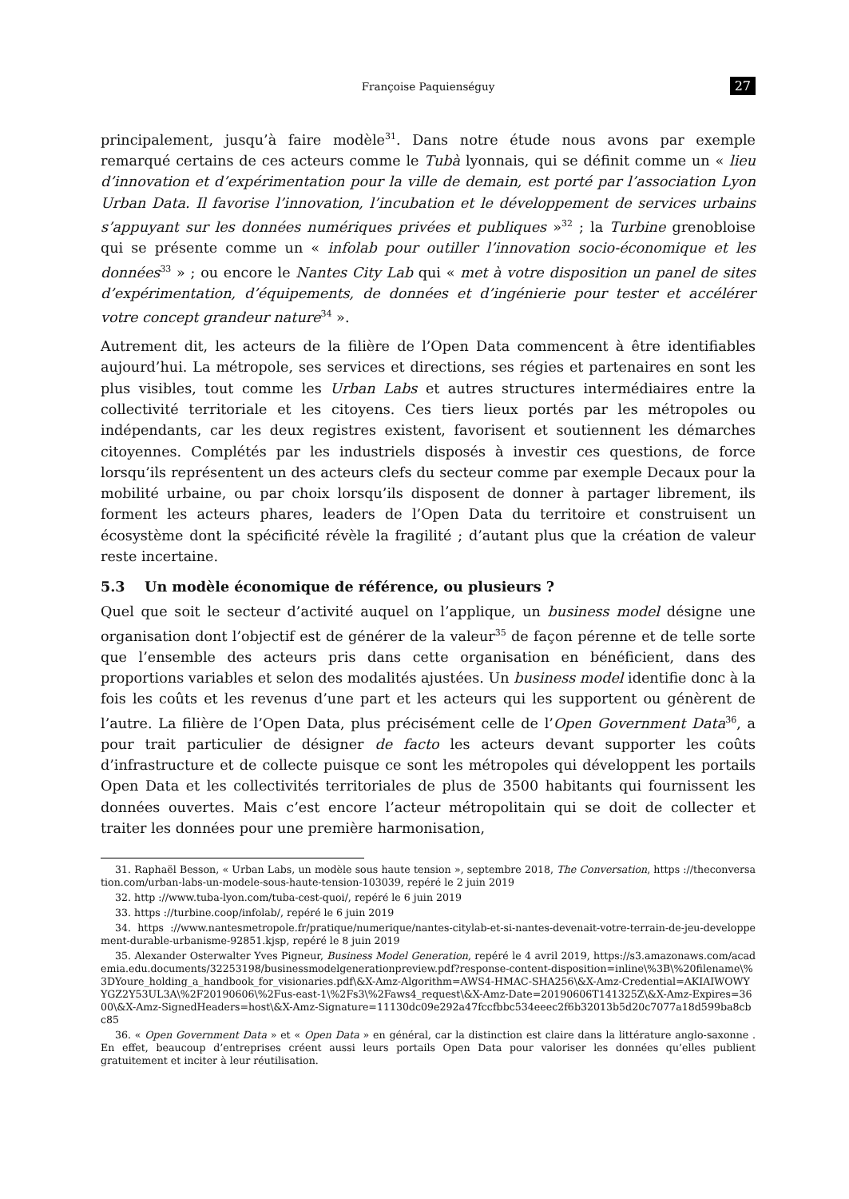Françoise Paquienséguy 27
principalement, jusqu’à faire modèle<sup>31</sup>. Dans notre étude nous avons par exemple remarqué certains de ces acteurs comme le Tubà lyonnais, qui se définit comme un « lieu d’innovation et d’expérimentation pour la ville de demain, est porté par l’association Lyon Urban Data. Il favorise l’innovation, l’incubation et le développement de services urbains s’appuyant sur les données numériques privées et publiques »<sup>32</sup> ; la Turbine grenobloise qui se présente comme un « infolab pour outiller l’innovation socio-économique et les données<sup>33</sup> » ; ou encore le Nantes City Lab qui « met à votre disposition un panel de sites d’expérimentation, d’équipements, de données et d’ingénierie pour tester et accélérer votre concept grandeur nature<sup>34</sup> ».
Autrement dit, les acteurs de la filière de l’Open Data commencent à être identifiables aujourd’hui. La métropole, ses services et directions, ses régies et partenaires en sont les plus visibles, tout comme les Urban Labs et autres structures intermédiaires entre la collectivité territoriale et les citoyens. Ces tiers lieux portés par les métropoles ou indépendants, car les deux registres existent, favorisent et soutiennent les démarches citoyennes. Complétés par les industriels disposés à investir ces questions, de force lorsqu’ils représentent un des acteurs clefs du secteur comme par exemple Decaux pour la mobilité urbaine, ou par choix lorsqu’ils disposent de donner à partager librement, ils forment les acteurs phares, leaders de l’Open Data du territoire et construisent un écosystème dont la spécificité révèle la fragilité ; d’autant plus que la création de valeur reste incertaine.
5.3 Un modèle économique de référence, ou plusieurs ?
Quel que soit le secteur d’activité auquel on l’applique, un business model désigne une organisation dont l’objectif est de générer de la valeur<sup>35</sup> de façon pérenne et de telle sorte que l’ensemble des acteurs pris dans cette organisation en bénéficient, dans des proportions variables et selon des modalités ajustées. Un business model identifie donc à la fois les coûts et les revenus d’une part et les acteurs qui les supportent ou génèrent de l’autre. La filière de l’Open Data, plus précisément celle de l’Open Government Data<sup>36</sup>, a pour trait particulier de désigner de facto les acteurs devant supporter les coûts d’infrastructure et de collecte puisque ce sont les métropoles qui développent les portails Open Data et les collectivités territoriales de plus de 3500 habitants qui fournissent les données ouvertes. Mais c’est encore l’acteur métropolitain qui se doit de collecter et traiter les données pour une première harmonisation,
31. Raphaël Besson, « Urban Labs, un modèle sous haute tension », septembre 2018, The Conversation, https ://theconversation.com/urban-labs-un-modele-sous-haute-tension-103039, repéré le 2 juin 2019
32. http ://www.tuba-lyon.com/tuba-cest-quoi/, repéré le 6 juin 2019
33. https ://turbine.coop/infolab/, repéré le 6 juin 2019
34. https ://www.nantesmetropole.fr/pratique/numerique/nantes-citylab-et-si-nantes-devenait-votre-terrain-de-jeu-developpement-durable-urbanisme-92851.kjsp, repéré le 8 juin 2019
35. Alexander Osterwalter Yves Pigneur, Business Model Generation, repéré le 4 avril 2019, https://s3.amazonaws.com/academia.edu.documents/32253198/businessmodelgenerationpreview.pdf?response-content-disposition=inline\%3B\%20filename\%3DYoure_holding_a_handbook_for_visionaries.pdf\&X-Amz-Algorithm=AWS4-HMAC-SHA256\&X-Amz-Credential=AKIAIWOWYYGZ2Y53UL3A\%2F20190606\%2Fus-east-1\%2Fs3\%2Faws4_request\&X-Amz-Date=20190606T141325Z\&X-Amz-Expires=3600\&X-Amz-SignedHeaders=host\&X-Amz-Signature=11130dc09e292a47fccfbbc534eeec2f6b32013b5d20c7077a18d599ba8cbc85
36. « Open Government Data » et « Open Data » en général, car la distinction est claire dans la littérature anglo-saxonne . En effet, beaucoup d’entreprises créent aussi leurs portails Open Data pour valoriser les données qu’elles publient gratuitement et inciter à leur réutilisation.